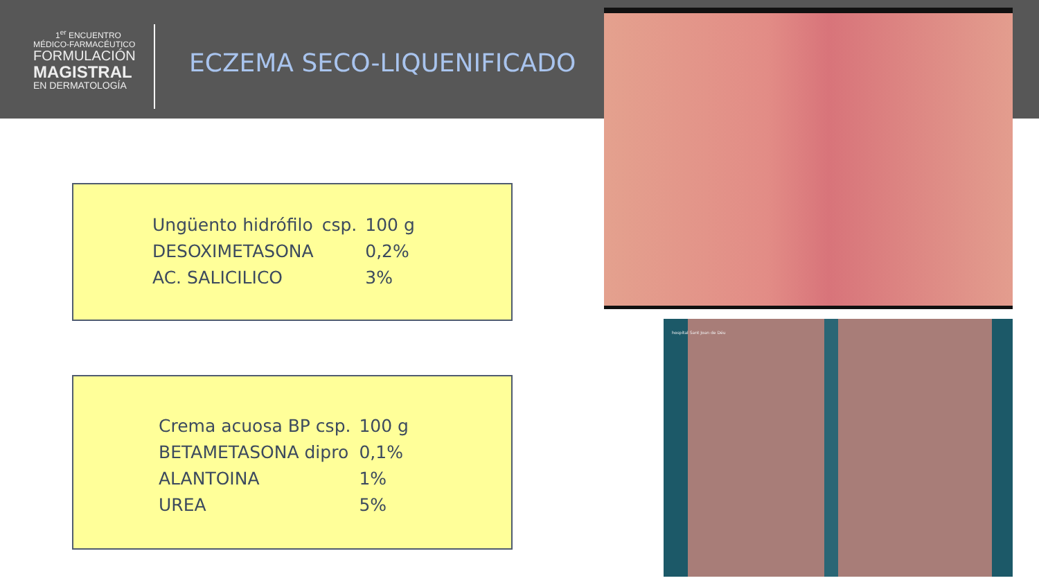1<sup>er</sup> ENCUENTRO
MÉDICO-FARMACÉUTICO
FORMULACIÓN
MAGISTRAL
EN DERMATOLOGÍA
ECZEMA SECO-LIQUENIFICADO
hospital Sant Joan de Déu
| Ungüento hidrófilo | csp. | 100 g |
| DESOXIMETASONA | | 0,2% |
| AC. SALICILICO | | 3% |
| Crema acuosa BP csp. | 100 g |
| BETAMETASONA dipro | 0,1% |
| ALANTOINA | 1% |
| UREA | 5% |